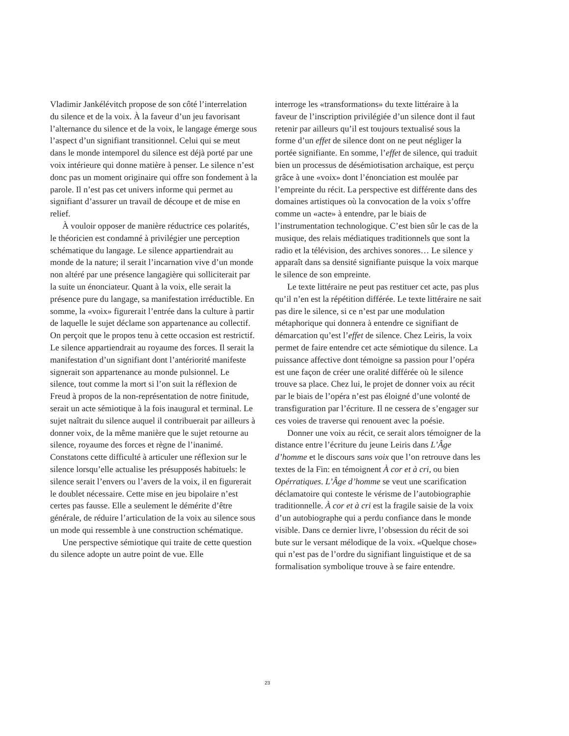Vladimir Jankélévitch propose de son côté l’interrelation du silence et de la voix. À la faveur d’un jeu favorisant l’alternance du silence et de la voix, le langage émerge sous l’aspect d’un signifiant transitionnel. Celui qui se meut dans le monde intemporel du silence est déjà porté par une voix intérieure qui donne matière à penser. Le silence n’est donc pas un moment originaire qui offre son fondement à la parole. Il n’est pas cet univers informe qui permet au signifiant d’assurer un travail de découpe et de mise en relief.
À vouloir opposer de manière réductrice ces polarités, le théoricien est condamné à privilégier une perception schématique du langage. Le silence appartiendrait au monde de la nature; il serait l’incarnation vive d’un monde non altéré par une présence langagière qui solliciterait par la suite un énonciateur. Quant à la voix, elle serait la présence pure du langage, sa manifestation irréductible. En somme, la «voix» figurerait l’entrée dans la culture à partir de laquelle le sujet déclame son appartenance au collectif. On perçoit que le propos tenu à cette occasion est restrictif. Le silence appartiendrait au royaume des forces. Il serait la manifestation d’un signifiant dont l’antériorité manifeste signerait son appartenance au monde pulsionnel. Le silence, tout comme la mort si l’on suit la réflexion de Freud à propos de la non-représentation de notre finitude, serait un acte sémiotique à la fois inaugural et terminal. Le sujet naîtrait du silence auquel il contribuerait par ailleurs à donner voix, de la même manière que le sujet retourne au silence, royaume des forces et règne de l’inanimé. Constatons cette difficulté à articuler une réflexion sur le silence lorsqu’elle actualise les présupposés habituels: le silence serait l’envers ou l’avers de la voix, il en figurerait le doublet nécessaire. Cette mise en jeu bipolaire n’est certes pas fausse. Elle a seulement le démérite d’être générale, de réduire l’articulation de la voix au silence sous un mode qui ressemble à une construction schématique.
Une perspective sémiotique qui traite de cette question du silence adopte un autre point de vue. Elle
interroge les «transformations» du texte littéraire à la faveur de l’inscription privilégiée d’un silence dont il faut retenir par ailleurs qu’il est toujours textualisé sous la forme d’un effet de silence dont on ne peut négliger la portée signifiante. En somme, l’effet de silence, qui traduit bien un processus de désémiotisation archaïque, est perçu grâce à une «voix» dont l’énonciation est moulée par l’empreinte du récit. La perspective est différente dans des domaines artistiques où la convocation de la voix s’offre comme un «acte» à entendre, par le biais de l’instrumentation technologique. C’est bien sûr le cas de la musique, des relais médiatiques traditionnels que sont la radio et la télévision, des archives sonores… Le silence y apparaît dans sa densité signifiante puisque la voix marque le silence de son empreinte.
Le texte littéraire ne peut pas restituer cet acte, pas plus qu’il n’en est la répétition différée. Le texte littéraire ne sait pas dire le silence, si ce n’est par une modulation métaphorique qui donnera à entendre ce signifiant de démarcation qu’est l’effet de silence. Chez Leiris, la voix permet de faire entendre cet acte sémiotique du silence. La puissance affective dont témoigne sa passion pour l’opéra est une façon de créer une oralité différée où le silence trouve sa place. Chez lui, le projet de donner voix au récit par le biais de l’opéra n’est pas éloigné d’une volonté de transfiguration par l’écriture. Il ne cessera de s’engager sur ces voies de traverse qui renouent avec la poésie.
Donner une voix au récit, ce serait alors témoigner de la distance entre l’écriture du jeune Leiris dans L’Âge d’homme et le discours sans voix que l’on retrouve dans les textes de la Fin: en témoignent À cor et à cri, ou bien Opérratiques. L’Âge d’homme se veut une scarification déclamatoire qui conteste le vérisme de l’autobiographie traditionnelle. À cor et à cri est la fragile saisie de la voix d’un autobiographe qui a perdu confiance dans le monde visible. Dans ce dernier livre, l’obsession du récit de soi bute sur le versant mélodique de la voix. «Quelque chose» qui n’est pas de l’ordre du signifiant linguistique et de sa formalisation symbolique trouve à se faire entendre.
23